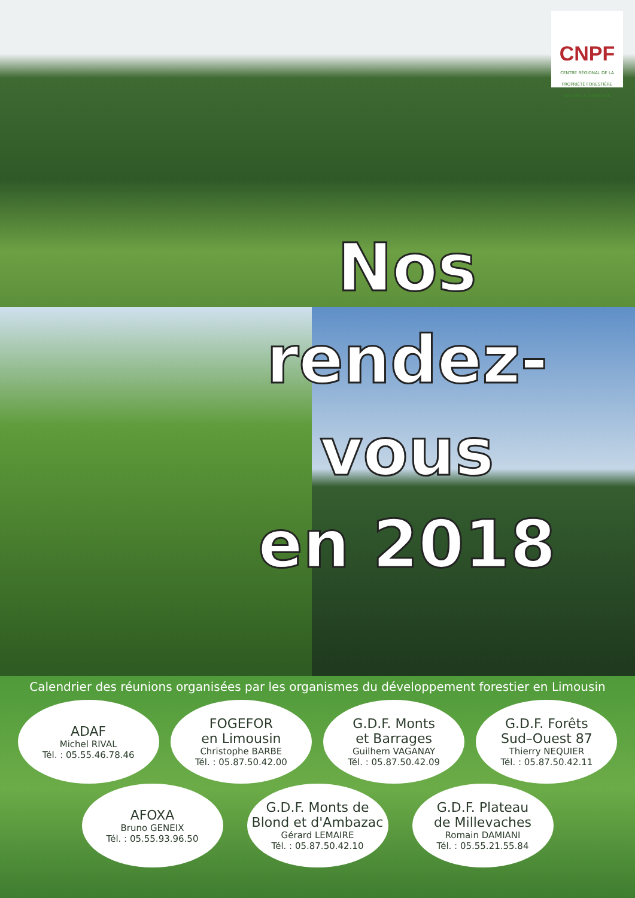CNPF
CENTRE RÉGIONAL DE LA PROPRIÉTÉ FORESTIÈRE
NOUVELLE-AQUITAINE
Nos rendez-vous
en 2018
Calendrier des réunions organisées par les organismes du développement forestier en Limousin
ADAF
Michel RIVAL
Tél. : 05.55.46.78.46
FOGEFOR
en Limousin
Christophe BARBE
Tél. : 05.87.50.42.00
G.D.F. Monts
et Barrages
Guilhem VAGANAY
Tél. : 05.87.50.42.09
G.D.F. Forêts
Sud–Ouest 87
Thierry NEQUIER
Tél. : 05.87.50.42.11
AFOXA
Bruno GENEIX
Tél. : 05.55.93.96.50
G.D.F. Monts de
Blond et d'Ambazac
Gérard LEMAIRE
Tél. : 05.87.50.42.10
G.D.F. Plateau
de Millevaches
Romain DAMIANI
Tél. : 05.55.21.55.84